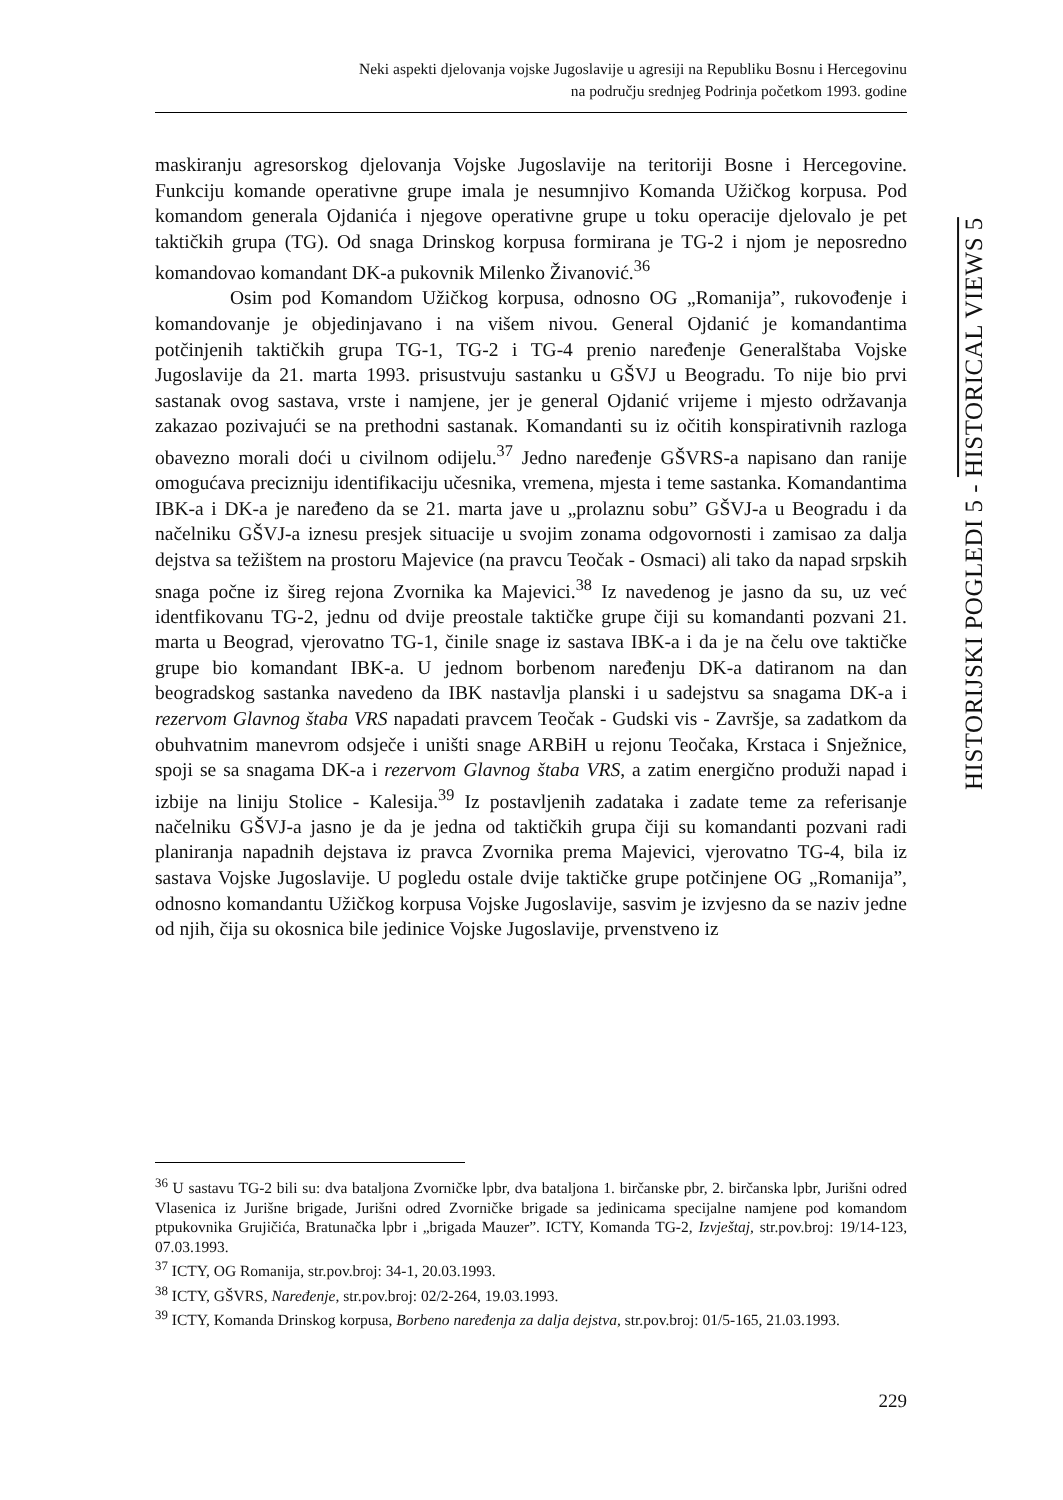Neki aspekti djelovanja vojske Jugoslavije u agresiji na Republiku Bosnu i Hercegovinu
na području srednjeg Podrinja početkom 1993. godine
maskiranju agresorskog djelovanja Vojske Jugoslavije na teritoriji Bosne i Hercegovine. Funkciju komande operativne grupe imala je nesumnjivo Komanda Užičkog korpusa. Pod komandom generala Ojdanića i njegove operativne grupe u toku operacije djelovalo je pet taktičkih grupa (TG). Od snaga Drinskog korpusa formirana je TG-2 i njom je neposredno komandovao komandant DK-a pukovnik Milenko Živanović.<sup>36</sup>
Osim pod Komandom Užičkog korpusa, odnosno OG „Romanija”, rukovođenje i komandovanje je objedinjavano i na višem nivou. General Ojdanić je komandantima potčinjenih taktičkih grupa TG-1, TG-2 i TG-4 prenio naređenje Generalštaba Vojske Jugoslavije da 21. marta 1993. prisustvuju sastanku u GŠVJ u Beogradu. To nije bio prvi sastanak ovog sastava, vrste i namjene, jer je general Ojdanić vrijeme i mjesto održavanja zakazao pozivajući se na prethodni sastanak. Komandanti su iz očitih konspirativnih razloga obavezno morali doći u civilnom odijelu.<sup>37</sup> Jedno naređenje GŠVRS-a napisano dan ranije omogućava precizniju identifikaciju učesnika, vremena, mjesta i teme sastanka. Komandantima IBK-a i DK-a je naređeno da se 21. marta jave u „prolaznu sobu” GŠVJ-a u Beogradu i da načelniku GŠVJ-a iznesu presjek situacije u svojim zonama odgovornosti i zamisao za dalja dejstva sa težištem na prostoru Majevice (na pravcu Teočak - Osmaci) ali tako da napad srpskih snaga počne iz šireg rejona Zvornika ka Majevici.<sup>38</sup> Iz navedenog je jasno da su, uz već identfikovanu TG-2, jednu od dvije preostale taktičke grupe čiji su komandanti pozvani 21. marta u Beograd, vjerovatno TG-1, činile snage iz sastava IBK-a i da je na čelu ove taktičke grupe bio komandant IBK-a. U jednom borbenom naređenju DK-a datiranom na dan beogradskog sastanka navedeno da IBK nastavlja planski i u sadejstvu sa snagama DK-a i rezervom Glavnog štaba VRS napadati pravcem Teočak - Gudski vis - Završje, sa zadatkom da obuhvatnim manevrom odsječe i uništi snage ARBiH u rejonu Teočaka, Krstaca i Snježnice, spoji se sa snagama DK-a i rezervom Glavnog štaba VRS, a zatim energično produži napad i izbije na liniju Stolice - Kalesija.<sup>39</sup> Iz postavljenih zadataka i zadate teme za referisanje načelniku GŠVJ-a jasno je da je jedna od taktičkih grupa čiji su komandanti pozvani radi planiranja napadnih dejstava iz pravca Zvornika prema Majevici, vjerovatno TG-4, bila iz sastava Vojske Jugoslavije. U pogledu ostale dvije taktičke grupe potčinjene OG „Romanija”, odnosno komandantu Užičkog korpusa Vojske Jugoslavije, sasvim je izvjesno da se naziv jedne od njih, čija su okosnica bile jedinice Vojske Jugoslavije, prvenstveno iz
<sup>36</sup> U sastavu TG-2 bili su: dva bataljona Zvorničke lpbr, dva bataljona 1. birčanske pbr, 2. birčanska lpbr, Jurišni odred Vlasenica iz Jurišne brigade, Jurišni odred Zvorničke brigade sa jedinicama specijalne namjene pod komandom ptpukovnika Grujičića, Bratunačka lpbr i „brigada Mauzer”. ICTY, Komanda TG-2, Izvještaj, str.pov.broj: 19/14-123, 07.03.1993.
<sup>37</sup> ICTY, OG Romanija, str.pov.broj: 34-1, 20.03.1993.
<sup>38</sup> ICTY, GŠVRS, Naređenje, str.pov.broj: 02/2-264, 19.03.1993.
<sup>39</sup> ICTY, Komanda Drinskog korpusa, Borbeno naređenja za dalja dejstva, str.pov.broj: 01/5-165, 21.03.1993.
HISTORIJSKI POGLEDI 5 - HISTORICAL VIEWS 5
229